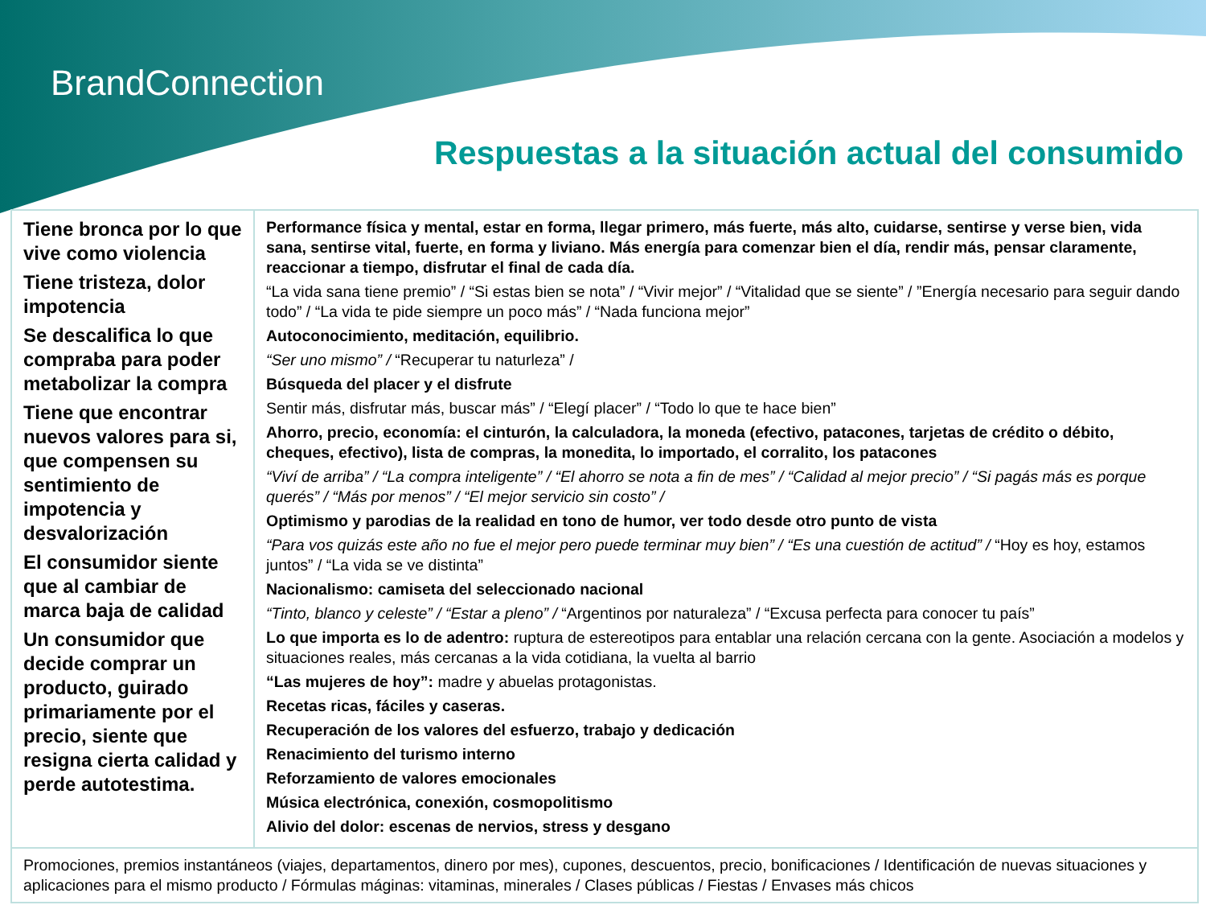BrandConnection
Respuestas a la situación actual del consumido
| Tiene bronca por lo que vive como violencia Tiene tristeza, dolor impotencia Se descalifica lo que compraba para poder metabolizar la compra Tiene que encontrar nuevos valores para si, que compensen su sentimiento de impotencia y desvalorización El consumidor siente que al cambiar de marca baja de calidad Un consumidor que decide comprar un producto, guirado primariamente por el precio, siente que resigna cierta calidad y perde autotestima. | Performance física y mental, estar en forma, llegar primero, más fuerte, más alto, cuidarse, sentirse y verse bien, vida sana, sentirse vital, fuerte, en forma y liviano. Más energía para comenzar bien el día, rendir más, pensar claramente, reaccionar a tiempo, disfrutar el final de cada día. “La vida sana tiene premio” / “Si estas bien se nota” / “Vivir mejor” / “Vitalidad que se siente” / ”Energía necesario para seguir dando todo” / “La vida te pide siempre un poco más” / “Nada funciona mejor” Autoconocimiento, meditación, equilibrio. “Ser uno mismo” / “Recuperar tu naturleza” / Búsqueda del placer y el disfrute Sentir más, disfrutar más, buscar más” / “Elegí placer” / “Todo lo que te hace bien” Ahorro, precio, economía: el cinturón, la calculadora, la moneda (efectivo, patacones, tarjetas de crédito o débito, cheques, efectivo), lista de compras, la monedita, lo importado, el corralito, los patacones “Viví de arriba” / “La compra inteligente” / “El ahorro se nota a fin de mes” / “Calidad al mejor precio” / “Si pagás más es porque querés” / “Más por menos” / “El mejor servicio sin costo” / Optimismo y parodias de la realidad en tono de humor, ver todo desde otro punto de vista “Para vos quizás este año no fue el mejor pero puede terminar muy bien” / “Es una cuestión de actitud” / “Hoy es hoy, estamos juntos” / “La vida se ve distinta” Nacionalismo: camiseta del seleccionado nacional “Tinto, blanco y celeste” / “Estar a pleno” / “Argentinos por naturaleza” / “Excusa perfecta para conocer tu país” Lo que importa es lo de adentro: ruptura de estereotipos para entablar una relación cercana con la gente. Asociación a modelos y situaciones reales, más cercanas a la vida cotidiana, la vuelta al barrio “Las mujeres de hoy”: madre y abuelas protagonistas. Recetas ricas, fáciles y caseras. Recuperación de los valores del esfuerzo, trabajo y dedicación Renacimiento del turismo interno Reforzamiento de valores emocionales Música electrónica, conexión, cosmopolitismo Alivio del dolor: escenas de nervios, stress y desgano |
| Promociones, premios instantáneos (viajes, departamentos, dinero por mes), cupones, descuentos, precio, bonificaciones / Identificación de nuevas situaciones y aplicaciones para el mismo producto / Fórmulas máginas: vitaminas, minerales / Clases públicas / Fiestas / Envases más chicos | |